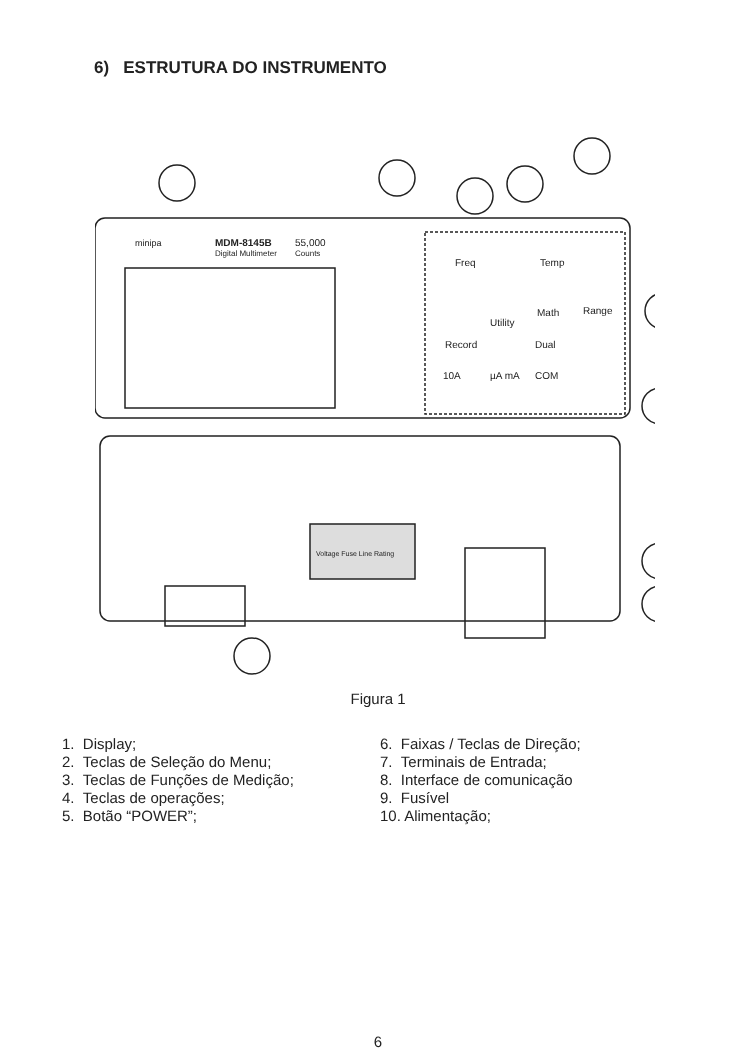6) ESTRUTURA DO INSTRUMENTO
MDM-8145B
Digital Multimeter
55,000
Counts
minipa
Freq
Temp
Utility
Math
Record
Dual
Range
10A
µA mA
COM
Voltage Fuse Line Rating
Figura 1
1. Display;
2. Teclas de Seleção do Menu;
3. Teclas de Funções de Medição;
4. Teclas de operações;
5. Botão “POWER”;
6. Faixas / Teclas de Direção;
7. Terminais de Entrada;
8. Interface de comunicação
9. Fusível
10. Alimentação;
6